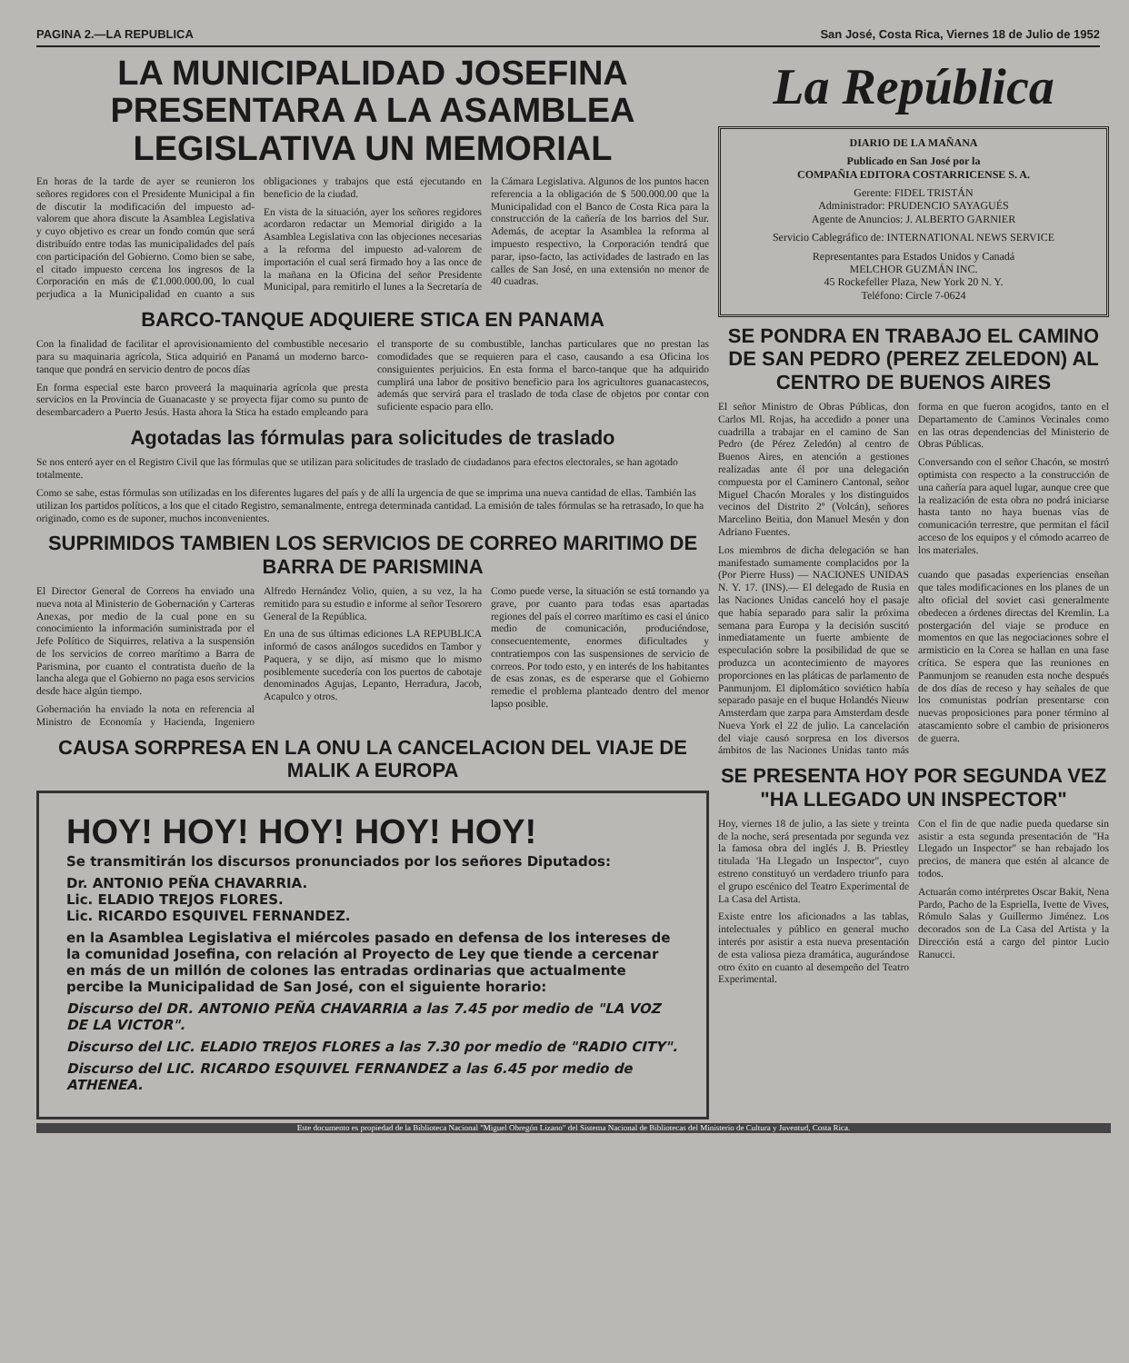PAGINA 2.—LA REPUBLICA San José, Costa Rica, Viernes 18 de Julio de 1952
LA MUNICIPALIDAD JOSEFINA PRESENTARA A LA ASAMBLEA LEGISLATIVA UN MEMORIAL
En horas de la tarde de ayer se reunieron los señores regidores con el Presidente Municipal a fin de discutir la modificación del impuesto ad-valorem que ahora discute la Asamblea Legislativa y cuyo objetivo es crear un fondo común que será distribuído entre todas las municipalidades del país con participación del Gobierno. Como bien se sabe, el citado impuesto cercena los ingresos de la Corporación en más de ₡1.000.000.00, lo cual perjudica a la Municipalidad en cuanto a sus obligaciones y trabajos que está ejecutando en beneficio de la ciudad.
En vista de la situación, ayer los señores regidores acordaron redactar un Memorial dirigido a la Asamblea Legislativa con las objeciones necesarias a la reforma del impuesto ad-valorem de importación el cual será firmado hoy a las once de la mañana en la Oficina del señor Presidente Municipal, para remitirlo el lunes a la Secretaría de la Cámara Legislativa. Algunos de los puntos hacen referencia a la obligación de $ 500.000.00 que la Municipalidad con el Banco de Costa Rica para la construcción de la cañería de los barrios del Sur. Además, de aceptar la Asamblea la reforma al impuesto respectivo, la Corporación tendrá que parar, ipso-facto, las actividades de lastrado en las calles de San José, en una extensión no menor de 40 cuadras.
BARCO-TANQUE ADQUIERE STICA EN PANAMA
Con la finalidad de facilitar el aprovisionamiento del combustible necesario para su maquinaria agrícola, Stica adquirió en Panamá un moderno barco-tanque que pondrá en servicio dentro de pocos días
En forma especial este barco proveerá la maquinaria agrícola que presta servicios en la Provincia de Guanacaste y se proyecta fijar como su punto de desembarcadero a Puerto Jesús. Hasta ahora la Stica ha estado empleando para el transporte de su combustible, lanchas particulares que no prestan las comodidades que se requieren para el caso, causando a esa Oficina los consiguientes perjuicios. En esta forma el barco-tanque que ha adquirido cumplirá una labor de positivo beneficio para los agricultores guanacastecos, además que servirá para el traslado de toda clase de objetos por contar con suficiente espacio para ello.
Agotadas las fórmulas para solicitudes de traslado
Se nos enteró ayer en el Registro Civil que las fórmulas que se utilizan para solicitudes de traslado de ciudadanos para efectos electorales, se han agotado totalmente.
Como se sabe, estas fórmulas son utilizadas en los diferentes lugares del país y de allí la urgencia de que se imprima una nueva cantidad de ellas. También las utilizan los partidos políticos, a los que el citado Registro, semanalmente, entrega determinada cantidad. La emisión de tales fórmulas se ha retrasado, lo que ha originado, como es de suponer, muchos inconvenientes.
SUPRIMIDOS TAMBIEN LOS SERVICIOS DE CORREO MARITIMO DE BARRA DE PARISMINA
El Director General de Correos ha enviado una nueva nota al Ministerio de Gobernación y Carteras Anexas, por medio de la cual pone en su conocimiento la información suministrada por el Jefe Político de Siquirres, relativa a la suspensión de los servicios de correo marítimo a Barra de Parismina, por cuanto el contratista dueño de la lancha alega que el Gobierno no paga esos servicios desde hace algún tiempo.
Gobernación ha enviado la nota en referencia al Ministro de Economía y Hacienda, Ingeniero Alfredo Hernández Volio, quien, a su vez, la ha remitido para su estudio e informe al señor Tesorero General de la República.
En una de sus últimas ediciones LA REPUBLICA informó de casos análogos sucedidos en Tambor y Paquera, y se dijo, así mismo que lo mismo posiblemente sucedería con los puertos de cabotaje denominados Agujas, Lepanto, Herradura, Jacob, Acapulco y otros.
Como puede verse, la situación se está tornando ya grave, por cuanto para todas esas apartadas regiones del país el correo marítimo es casi el único medio de comunicación, produciéndose, consecuentemente, enormes dificultades y contratiempos con las suspensiones de servicio de correos. Por todo esto, y en interés de los habitantes de esas zonas, es de esperarse que el Gobierno remedie el problema planteado dentro del menor lapso posible.
CAUSA SORPRESA EN LA ONU LA CANCELACION DEL VIAJE DE MALIK A EUROPA
HOY! HOY! HOY! HOY! HOY!
Se transmitirán los discursos pronunciados por los señores Diputados:
Dr. ANTONIO PEÑA CHAVARRIA.
Lic. ELADIO TREJOS FLORES.
Lic. RICARDO ESQUIVEL FERNANDEZ.
en la Asamblea Legislativa el miércoles pasado en defensa de los intereses de la comunidad Josefina, con relación al Proyecto de Ley que tiende a cercenar en más de un millón de colones las entradas ordinarias que actualmente percibe la Municipalidad de San José, con el siguiente horario:
Discurso del DR. ANTONIO PEÑA CHAVARRIA a las 7.45 por medio de "LA VOZ DE LA VICTOR".
Discurso del LIC. ELADIO TREJOS FLORES a las 7.30 por medio de "RADIO CITY".
Discurso del LIC. RICARDO ESQUIVEL FERNANDEZ a las 6.45 por medio de ATHENEA.
La República
DIARIO DE LA MAÑANA
Publicado en San José por la
COMPAÑIA EDITORA COSTARRICENSE S. A.
Gerente: FIDEL TRISTÁN
Administrador: PRUDENCIO SAYAGUÉS
Agente de Anuncios: J. ALBERTO GARNIER
Servicio Cablegráfico de: INTERNATIONAL NEWS SERVICE
Representantes para Estados Unidos y Canadá
MELCHOR GUZMÁN INC.
45 Rockefeller Plaza, New York 20 N. Y.
Teléfono: Circle 7-0624
SE PONDRA EN TRABAJO EL CAMINO DE SAN PEDRO (PEREZ ZELEDON) AL CENTRO DE BUENOS AIRES
El señor Ministro de Obras Públicas, don Carlos Ml. Rojas, ha accedido a poner una cuadrilla a trabajar en el camino de San Pedro (de Pérez Zeledón) al centro de Buenos Aires, en atención a gestiones realizadas ante él por una delegación compuesta por el Caminero Cantonal, señor Miguel Chacón Morales y los distinguidos vecinos del Distrito 2º (Volcán), señores Marcelino Beitia, don Manuel Mesén y don Adriano Fuentes.
Los miembros de dicha delegación se han manifestado sumamente complacidos por la forma en que fueron acogidos, tanto en el Departamento de Caminos Vecinales como en las otras dependencias del Ministerio de Obras Públicas.
Conversando con el señor Chacón, se mostró optimista con respecto a la construcción de una cañería para aquel lugar, aunque cree que la realización de esta obra no podrá iniciarse hasta tanto no haya buenas vías de comunicación terrestre, que permitan el fácil acceso de los equipos y el cómodo acarreo de los materiales.
(Por Pierre Huss) — NACIONES UNIDAS N. Y. 17. (INS).— El delegado de Rusia en las Naciones Unidas canceló hoy el pasaje que había separado para salir la próxima semana para Europa y la decisión suscitó inmediatamente un fuerte ambiente de especulación sobre la posibilidad de que se produzca un acontecimiento de mayores proporciones en las pláticas de parlamento de Panmunjom. El diplomático soviético había separado pasaje en el buque Holandés Nieuw Amsterdam que zarpa para Amsterdam desde Nueva York el 22 de julio. La cancelación del viaje causó sorpresa en los diversos ámbitos de las Naciones Unidas tanto más cuando que pasadas experiencias enseñan que tales modificaciones en los planes de un alto oficial del soviet casi generalmente obedecen a órdenes directas del Kremlin. La postergación del viaje se produce en momentos en que las negociaciones sobre el armisticio en la Corea se hallan en una fase crítica. Se espera que las reuniones en Panmunjom se reanuden esta noche después de dos días de receso y hay señales de que los comunistas podrían presentarse con nuevas proposiciones para poner término al atascamiento sobre el cambio de prisioneros de guerra.
SE PRESENTA HOY POR SEGUNDA VEZ "HA LLEGADO UN INSPECTOR"
Hoy, viernes 18 de julio, a las siete y treinta de la noche, será presentada por segunda vez la famosa obra del inglés J. B. Priestley titulada 'Ha Llegado un Inspector", cuyo estreno constituyó un verdadero triunfo para el grupo escénico del Teatro Experimental de La Casa del Artista.
Existe entre los aficionados a las tablas, intelectuales y público en general mucho interés por asistir a esta nueva presentación de esta valiosa pieza dramática, augurándose otro éxito en cuanto al desempeño del Teatro Experimental.
Con el fin de que nadie pueda quedarse sin asistir a esta segunda presentación de "Ha Llegado un Inspector" se han rebajado los precios, de manera que estén al alcance de todos.
Actuarán como intérpretes Oscar Bakit, Nena Pardo, Pacho de la Espriella, Ivette de Vives, Rómulo Salas y Guillermo Jiménez. Los decorados son de La Casa del Artista y la Dirección está a cargo del pintor Lucio Ranucci.
Este documento es propiedad de la Biblioteca Nacional "Miguel Obregón Lizano" del Sistema Nacional de Bibliotecas del Ministerio de Cultura y Juventud, Costa Rica.